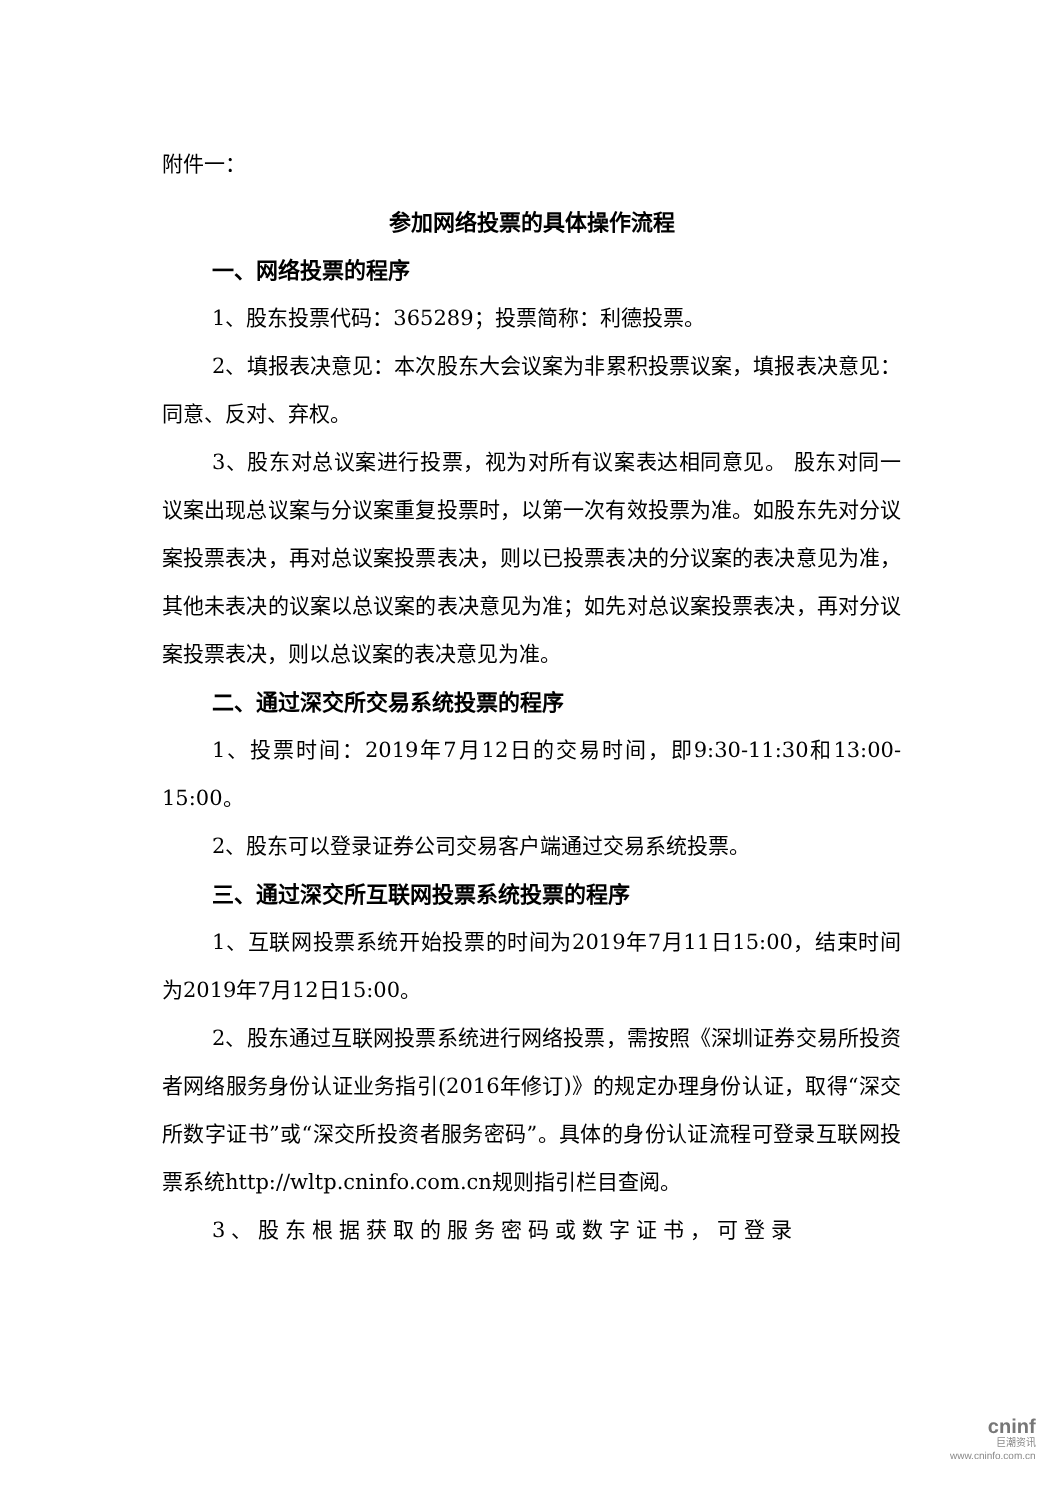附件一：
参加网络投票的具体操作流程
一、网络投票的程序
1、股东投票代码：365289；投票简称：利德投票。
2、填报表决意见：本次股东大会议案为非累积投票议案，填报表决意见：同意、反对、弃权。
3、股东对总议案进行投票，视为对所有议案表达相同意见。 股东对同一议案出现总议案与分议案重复投票时，以第一次有效投票为准。如股东先对分议案投票表决，再对总议案投票表决，则以已投票表决的分议案的表决意见为准，其他未表决的议案以总议案的表决意见为准；如先对总议案投票表决，再对分议案投票表决，则以总议案的表决意见为准。
二、通过深交所交易系统投票的程序
1、投票时间：2019年7月12日的交易时间，即9:30-11:30和13:00-15:00。
2、股东可以登录证券公司交易客户端通过交易系统投票。
三、通过深交所互联网投票系统投票的程序
1、互联网投票系统开始投票的时间为2019年7月11日15:00，结束时间为2019年7月12日15:00。
2、股东通过互联网投票系统进行网络投票，需按照《深圳证券交易所投资者网络服务身份认证业务指引(2016年修订)》的规定办理身份认证，取得“深交所数字证书”或“深交所投资者服务密码”。具体的身份认证流程可登录互联网投票系统http://wltp.cninfo.com.cn规则指引栏目查阅。
3、股东根据获取的服务密码或数字证书，可登录
cninf
巨潮资讯
www.cninfo.com.cn